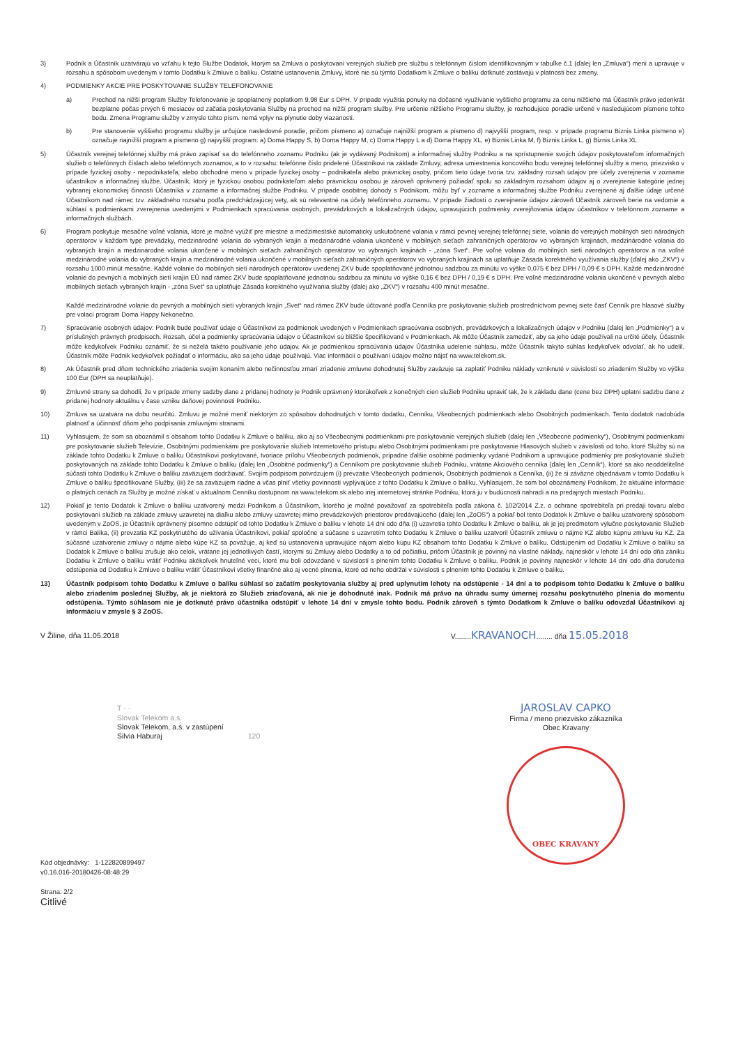3) Podník a Účastník uzatvárajú vo vzťahu k tejto Službe Dodatok, ktorým sa Zmluva o poskytovaní verejných služieb pre službu s telefónnym číslom identifikovaným v tabuľke č.1 (ďalej len „Zmluva“) mení a upravuje v rozsahu a spôsobom uvedeným v tomto Dodatku k Zmluve o balíku. Ostatné ustanovenia Zmluvy, ktoré nie sú týmto Dodatkom k Zmluve o balíku dotknuté zostávajú v platnosti bez zmeny.
4) PODMIENKY AKCIE PRE POSKYTOVANIE SLUŽBY TELEFONOVANIE
a) Prechod na nižší program Služby Telefonovanie je spoplatnený poplatkom 9,98 Eur s DPH. V prípade využitia ponuky na dočasné využívanie vyššieho programu za cenu nižšieho má Účastník právo jedenkrát bezplatne počas prvých 6 mesiacov od začatia poskytovania Služby na prechod na nižší program služby. Pre určenie nižšieho Programu služby, je rozhodujúce poradie určené v nasledujúcom písmene tohto bodu. Zmena Programu služby v zmysle tohto písm. nemá vplyv na plynutie doby viazanosti.
b) Pre stanovenie vyššieho programu služby je určujúce nasledovné poradie, pričom písmeno a) označuje najnižší program a písmeno d) najvyšší program, resp. v prípade programu Biznis Linka písmeno e) označuje najnižší program a písmeno g) najvyšší program: a) Doma Happy S, b) Doma Happy M, c) Doma Happy L a d) Doma Happy XL, e) Biznis Linka M, f) Biznis Linka L, g) Biznis Linka XL
5) Účastník verejnej telefónnej služby má právo zapísať sa do telefónneho zoznamu Podniku (ak je vydávaný Podnikom) a informačnej služby Podniku a na sprístupnenie svojich údajov poskytovateľom informačných služieb o telefónnych číslach alebo telefónnych zoznamov, a to v rozsahu: telefónne číslo pridelené Účastníkovi na základe Zmluvy, adresa umiestnenia koncového bodu verejnej telefónnej služby a meno, priezvisko v prípade fyzickej osoby - nepodnikateľa, alebo obchodné meno v prípade fyzickej osoby – podnikateľa alebo právnickej osoby, pričom tieto údaje tvoria tzv. základný rozsah údajov pre účely zverejnenia v zozname účastníkov a informačnej službe. Účastník, ktorý je fyzickou osobou podnikateľom alebo právnickou osobou je zároveň oprávnený požiadať spolu so základným rozsahom údajov aj o zverejnenie kategórie jednej vybranej ekonomickej činnosti Účastníka v zozname a informačnej službe Podniku. V prípade osobitnej dohody s Podnikom, môžu byť v zozname a informačnej službe Podniku zverejnené aj ďalšie údaje určené Účastníkom nad rámec tzv. základného rozsahu podľa predchádzajúcej vety, ak sú relevantné na účely telefónneho zoznamu. V prípade žiadosti o zverejnenie údajov zároveň Účastník zároveň berie na vedomie a súhlasí s podmienkami zverejnenia uvedenými v Podmienkach spracúvania osobných, prevádzkových a lokalizačných údajov, upravujúcich podmienky zverejňovania údajov účastníkov v telefónnom zozname a informačných službách.
6) Program poskytuje mesačne voľné volania, ktoré je možné využiť pre miestne a medzimestské automaticky uskutočnené volania v rámci pevnej verejnej telefónnej siete, volania do verejných mobilných sietí národných operátorov v každom type prevádzky, medzinárodné volania do vybraných krajín a medzinárodné volania ukončené v mobilných sieťach zahraničných operátorov vo vybraných krajinách, medzinárodné volania do vybraných krajín a medzinárodné volania ukončené v mobilných sieťach zahraničných operátorov vo vybraných krajinách - „zóna Svet“. Pre voľné volania do mobilných sietí národných operátorov a na voľné medzinárodné volania do vybraných krajín a medzinárodné volania ukončené v mobilných sieťach zahraničných operátorov vo vybraných krajinách sa uplatňuje Zásada korektného využívania služby (ďalej ako „ZKV“) v rozsahu 1000 minút mesačne. Každé volanie do mobilných sietí národných operátorov uvedenej ZKV bude spoplatňované jednotnou sadzbou za minútu vo výške 0,075 € bez DPH / 0,09 € s DPH. Každé medzinárodné volanie do pevných a mobilných sietí krajín EÚ nad rámec ZKV bude spoplatňované jednotnou sadzbou za minútu vo výške 0,16 € bez DPH / 0,19 € s DPH. Pre voľné medzinárodné volania ukončené v pevných alebo mobilných sieťach vybraných krajín - „zóna Svet“ sa uplatňuje Zásada korektného využívania služby (ďalej ako „ZKV“) v rozsahu 400 minút mesačne.
Každé medzinárodné volanie do pevných a mobilných sietí vybraných krajín „Svet“ nad rámec ZKV bude účtované podľa Cenníka pre poskytovanie služieb prostredníctvom pevnej siete časť Cenník pre hlasové služby pre volací program Doma Happy Nekonečno.
7) Spracúvanie osobných údajov: Podnik bude používať údaje o Účastníkovi za podmienok uvedených v Podmienkach spracúvania osobných, prevádzkových a lokalizačných údajov v Podniku (ďalej len „Podmienky“) a v príslušných právnych predpisoch. Rozsah, účel a podmienky spracúvania údajov o Účastníkovi sú bližšie špecifikované v Podmienkach. Ak môže Účastník zamedziť, aby sa jeho údaje používali na určité účely, Účastník môže kedykoľvek Podniku oznámiť, že si neželá takéto používanie jeho údajov. Ak je podmienkou spracúvania údajov Účastníka udelenie súhlasu, môže Účastník takýto súhlas kedykoľvek odvolať, ak ho udelil. Účastník môže Podnik kedykoľvek požiadať o informáciu, ako sa jeho údaje používajú. Viac informácií o používaní údajov možno nájsť na www.telekom.sk.
8) Ak Účastník pred dňom technického zriadenia svojím konaním alebo nečinnosťou zmarí zriadenie zmluvne dohodnutej Služby zaväzuje sa zaplatiť Podniku náklady vzniknuté v súvislosti so zriadením Služby vo výške 100 Eur (DPH sa neuplatňuje).
9) Zmluvné strany sa dohodli, že v prípade zmeny sadzby dane z pridanej hodnoty je Podnik oprávnený ktorúkoľvek z konečných cien služieb Podniku upraviť tak, že k základu dane (cene bez DPH) uplatní sadzbu dane z pridanej hodnoty aktuálnu v čase vzniku daňovej povinnosti Podniku.
10) Zmluva sa uzatvára na dobu neurčitú. Zmluvu je možné meniť niektorým zo spôsobov dohodnutých v tomto dodatku, Cenníku, Všeobecných podmienkach alebo Osobitných podmienkach. Tento dodatok nadobúda platnosť a účinnosť dňom jeho podpísania zmluvnými stranami.
11) Vyhlasujem, že som sa oboznámil s obsahom tohto Dodatku k Zmluve o balíku, ako aj so Všeobecnými podmienkami pre poskytovanie verejných služieb (ďalej len „Všeobecné podmienky“), Osobitnými podmienkami pre poskytovanie služieb Televízie, Osobitnými podmienkami pre poskytovanie služieb Internetového prístupu alebo Osobitnými podmienkami pre poskytovanie Hlasových služieb v závislosti od toho, ktoré Služby sú na základe tohto Dodatku k Zmluve o balíku Účastníkovi poskytované, tvoriace prílohu Všeobecných podmienok, prípadne ďalšie osobitné podmienky vydané Podnikom a upravujúce podmienky pre poskytovanie služieb poskytovaných na základe tohto Dodatku k Zmluve o balíku (ďalej len „Osobitné podmienky“) a Cenníkom pre poskytovanie služieb Podniku, vrátane Akciového cenníka (ďalej len „Cenník“), ktoré sa ako neoddeliteľné súčasti tohto Dodatku k Zmluve o balíku zaväzujem dodržiavať. Svojím podpisom potvrdzujem (i) prevzatie Všeobecných podmienok, Osobitných podmienok a Cenníka, (ii) že si záväzne objednávam v tomto Dodatku k Zmluve o balíku špecifikované Služby, (iii) že sa zaväzujem riadne a včas plniť všetky povinnosti vyplývajúce z tohto Dodatku k Zmluve o balíku. Vyhlasujem, že som bol oboznámený Podnikom, že aktuálne informácie o platných cenách za Služby je možné získať v aktuálnom Cenníku dostupnom na www.telekom.sk alebo inej internetovej stránke Podniku, ktorá ju v budúcnosti nahradí a na predajných miestach Podniku.
12) Pokiaľ je tento Dodatok k Zmluve o balíku uzatvorený medzi Podnikom a Účastníkom, ktorého je možné považovať za spotrebiteľa podľa zákona č. 102/2014 Z.z. o ochrane spotrebiteľa pri predaji tovaru alebo poskytovaní služieb na základe zmluvy uzavretej na diaľku alebo zmluvy uzavretej mimo prevádzkových priestorov predávajúceho (ďalej len „ZoOS“) a pokiaľ bol tento Dodatok k Zmluve o balíku uzatvorený spôsobom uvedeným v ZoOS, je Účastník oprávnený písomne odstúpiť od tohto Dodatku k Zmluve o balíku v lehote 14 dní odo dňa (i) uzavretia tohto Dodatku k Zmluve o balíku, ak je jej predmetom výlučne poskytovanie Služieb v rámci Balíka, (ii) prevzatia KZ poskytnutého do užívania Účastníkovi, pokiaľ spoločne a súčasne s uzavretím tohto Dodatku k Zmluve o balíku uzatvoril Účastník zmluvu o nájme KZ alebo kúpnu zmluvu ku KZ. Za súčasné uzatvorenie zmluvy o nájme alebo kúpe KZ sa považuje, aj keď sú ustanovenia upravujúce nájom alebo kúpu KZ obsahom tohto Dodatku k Zmluve o balíku. Odstúpením od Dodatku k Zmluve o balíku sa Dodatok k Zmluve o balíku zrušuje ako celok, vrátane jej jednotlivých častí, ktorými sú Zmluvy alebo Dodatky a to od počiatku, pričom Účastník je povinný na vlastné náklady, najneskôr v lehote 14 dní odo dňa zániku Dodatku k Zmluve o balíku vrátiť Podniku akékoľvek hnuteľné veci, ktoré mu boli odovzdané v súvislosti s plnením tohto Dodatku k Zmluve o balíku. Podnik je povinný najneskôr v lehote 14 dní odo dňa doručenia odstúpenia od Dodatku k Zmluve o balíku vrátiť Účastníkovi všetky finančné ako aj vecné plnenia, ktoré od neho obdržal v súvislosti s plnením tohto Dodatku k Zmluve o balíku.
13) Účastník podpisom tohto Dodatku k Zmluve o balíku súhlasí so začatím poskytovania služby aj pred uplynutím lehoty na odstúpenie - 14 dní a to podpisom tohto Dodatku k Zmluve o balíku alebo zriadením poslednej Služby, ak je niektorá zo Služieb zriaďovaná, ak nie je dohodnuté inak. Podnik má právo na úhradu sumy úmernej rozsahu poskytnutého plnenia do momentu odstúpenia. Týmto súhlasom nie je dotknuté právo účastníka odstúpiť v lehote 14 dní v zmysle tohto bodu. Podnik zároveň s týmto Dodatkom k Zmluve o balíku odovzdal Účastníkovi aj informáciu v zmysle § 3 ZoOS.
V Žiline, dňa 11.05.2018 V........KRAVANOCH........ dňa 15.05.2018
T · ·
Slovak Telekom a.s.
Slovak Telekom, a.s. v zastúpení
Silvia Haburaj 120
JAROSLAV CAPKO
Firma / meno priezvisko zákazníka
Obec Kravany
OBEC KRAVANY
Kód objednávky: 1-122820899497
v0.16.016-20180426-08:48:29
Strana: 2/2
Citlivé